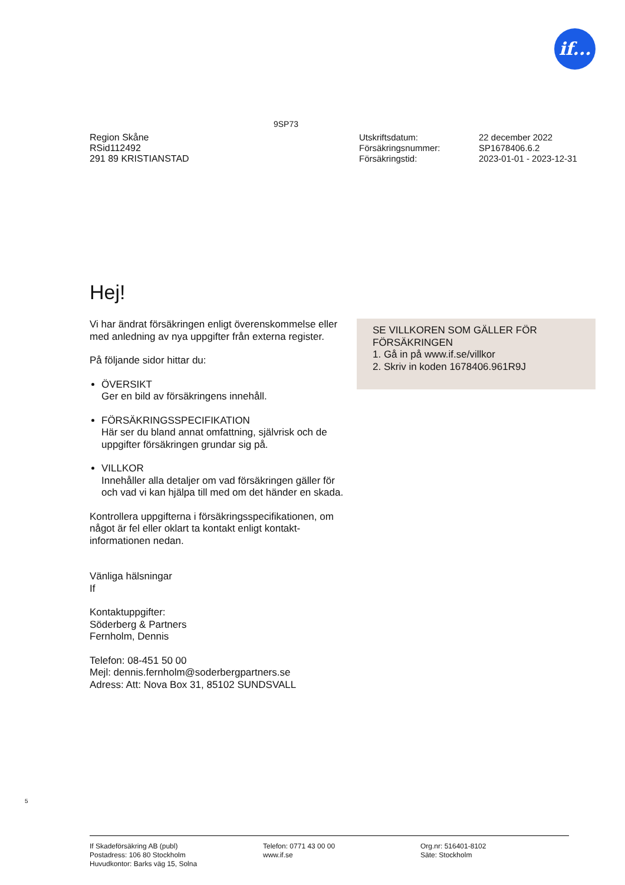if...
9SP73
Region Skåne
RSid112492
291 89 KRISTIANSTAD
| Utskriftsdatum: | 22 december 2022 |
| Försäkringsnummer: | SP1678406.6.2 |
| Försäkringstid: | 2023-01-01 - 2023-12-31 |
Hej!
Vi har ändrat försäkringen enligt överenskommelse eller med anledning av nya uppgifter från externa register.
På följande sidor hittar du:
ÖVERSIKT
Ger en bild av försäkringens innehåll.
FÖRSÄKRINGSSPECIFIKATION
Här ser du bland annat omfattning, självrisk och de uppgifter försäkringen grundar sig på.
VILLKOR
Innehåller alla detaljer om vad försäkringen gäller för och vad vi kan hjälpa till med om det händer en skada.
Kontrollera uppgifterna i försäkringsspecifikationen, om något är fel eller oklart ta kontakt enligt kontakt-informationen nedan.
Vänliga hälsningar
If
Kontaktuppgifter:
Söderberg & Partners
Fernholm, Dennis
Telefon: 08-451 50 00
Mejl: dennis.fernholm@soderbergpartners.se
Adress: Att: Nova Box 31, 85102 SUNDSVALL
SE VILLKOREN SOM GÄLLER FÖR FÖRSÄKRINGEN
1. Gå in på www.if.se/villkor
2. Skriv in koden 1678406.961R9J
5
If Skadeförsäkring AB (publ)
Postadress: 106 80 Stockholm
Huvudkontor: Barks väg 15, Solna
Telefon: 0771 43 00 00
www.if.se
Org.nr: 516401-8102
Säte: Stockholm